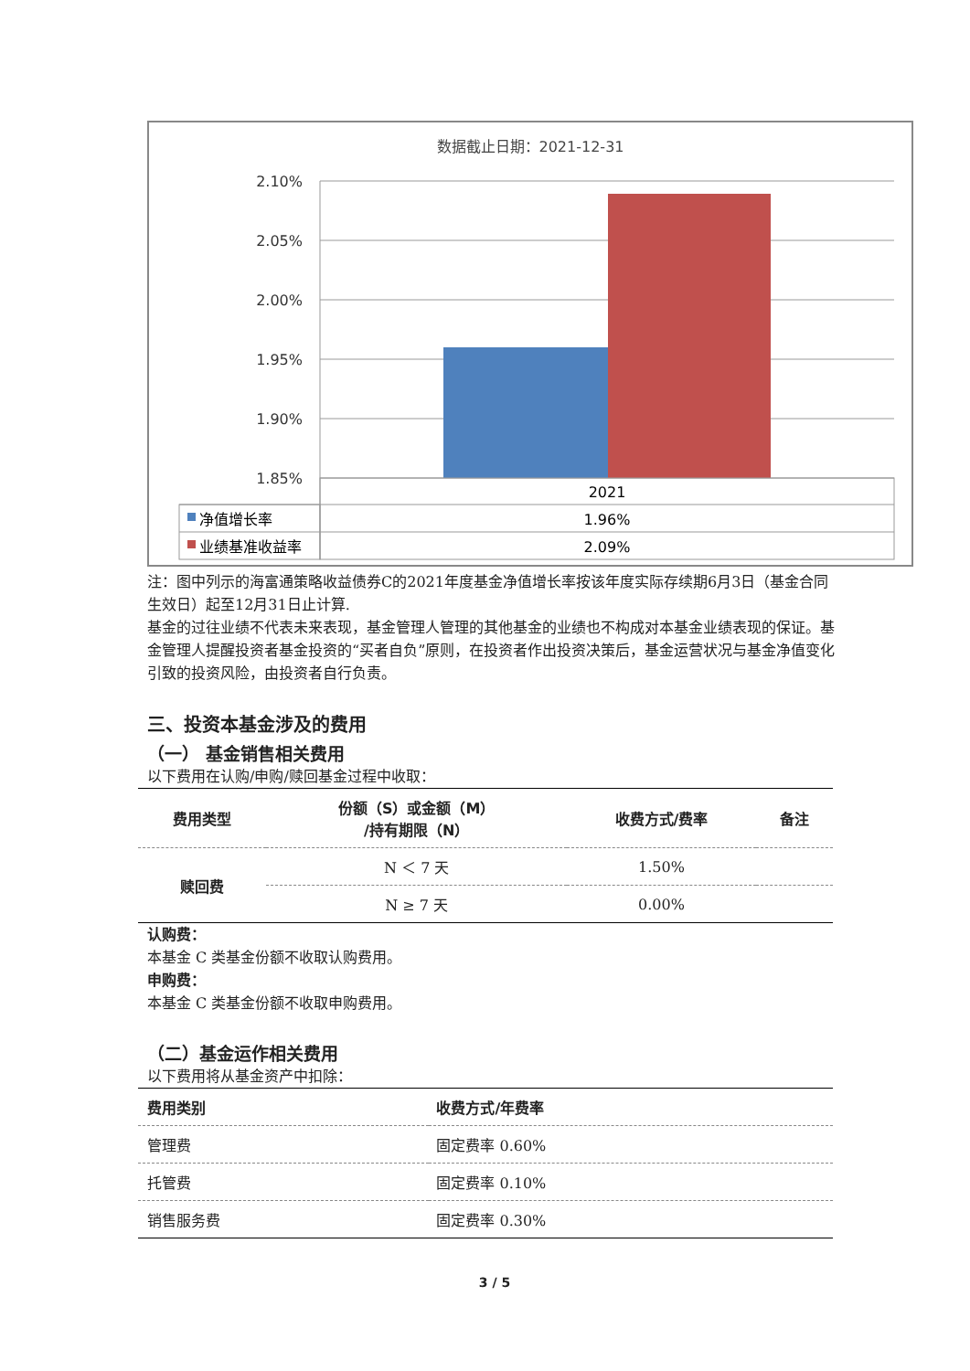数据截止日期：2021-12-31
2.10%
2.05%
2.00%
1.95%
1.90%
1.85%
2021
净值增长率
1.96%
业绩基准收益率
2.09%
注：图中列示的海富通策略收益债券C的2021年度基金净值增长率按该年度实际存续期6月3日（基金合同生效日）起至12月31日止计算.
基金的过往业绩不代表未来表现，基金管理人管理的其他基金的业绩也不构成对本基金业绩表现的保证。基金管理人提醒投资者基金投资的“买者自负”原则，在投资者作出投资决策后，基金运营状况与基金净值变化引致的投资风险，由投资者自行负责。
三、投资本基金涉及的费用
（一） 基金销售相关费用
以下费用在认购/申购/赎回基金过程中收取：
| 费用类型 | 份额（S）或金额（M） /持有期限（N） | 收费方式/费率 | 备注 |
| --- | --- | --- | --- |
| 赎回费 | N ＜ 7 天 | 1.50% | |
| | N ≥ 7 天 | 0.00% | |
认购费：
本基金 C 类基金份额不收取认购费用。
申购费：
本基金 C 类基金份额不收取申购费用。
（二）基金运作相关费用
以下费用将从基金资产中扣除：
| 费用类别 | 收费方式/年费率 |
| --- | --- |
| 管理费 | 固定费率 0.60% |
| 托管费 | 固定费率 0.10% |
| 销售服务费 | 固定费率 0.30% |
3 / 5